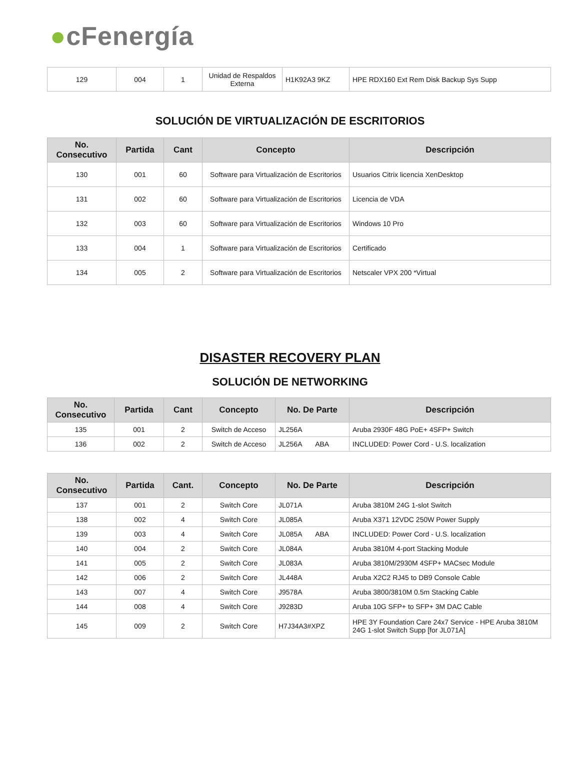●cFenergía
| 129 | 004 | 1 | Unidad de Respaldos Externa | H1K92A3 9KZ | HPE RDX160 Ext Rem Disk Backup Sys Supp |
SOLUCIÓN DE VIRTUALIZACIÓN DE ESCRITORIOS
| No. Consecutivo | Partida | Cant | Concepto | Descripción |
| --- | --- | --- | --- | --- |
| 130 | 001 | 60 | Software para Virtualización de Escritorios | Usuarios Citrix licencia XenDesktop |
| 131 | 002 | 60 | Software para Virtualización de Escritorios | Licencia de VDA |
| 132 | 003 | 60 | Software para Virtualización de Escritorios | Windows 10 Pro |
| 133 | 004 | 1 | Software para Virtualización de Escritorios | Certificado |
| 134 | 005 | 2 | Software para Virtualización de Escritorios | Netscaler VPX 200 *Virtual |
DISASTER RECOVERY PLAN
SOLUCIÓN DE NETWORKING
| No. Consecutivo | Partida | Cant | Concepto | No. De Parte | Descripción |
| --- | --- | --- | --- | --- | --- |
| 135 | 001 | 2 | Switch de Acceso | JL256A | Aruba 2930F 48G PoE+ 4SFP+ Switch |
| 136 | 002 | 2 | Switch de Acceso | JL256A ABA | INCLUDED: Power Cord - U.S. localization |
| No. Consecutivo | Partida | Cant. | Concepto | No. De Parte | Descripción |
| --- | --- | --- | --- | --- | --- |
| 137 | 001 | 2 | Switch Core | JL071A | Aruba 3810M 24G 1-slot Switch |
| 138 | 002 | 4 | Switch Core | JL085A | Aruba X371 12VDC 250W Power Supply |
| 139 | 003 | 4 | Switch Core | JL085A ABA | INCLUDED: Power Cord - U.S. localization |
| 140 | 004 | 2 | Switch Core | JL084A | Aruba 3810M 4-port Stacking Module |
| 141 | 005 | 2 | Switch Core | JL083A | Aruba 3810M/2930M 4SFP+ MACsec Module |
| 142 | 006 | 2 | Switch Core | JL448A | Aruba X2C2 RJ45 to DB9 Console Cable |
| 143 | 007 | 4 | Switch Core | J9578A | Aruba 3800/3810M 0.5m Stacking Cable |
| 144 | 008 | 4 | Switch Core | J9283D | Aruba 10G SFP+ to SFP+ 3M DAC Cable |
| 145 | 009 | 2 | Switch Core | H7J34A3#XPZ | HPE 3Y Foundation Care 24x7 Service - HPE Aruba 3810M 24G 1-slot Switch Supp [for JL071A] |